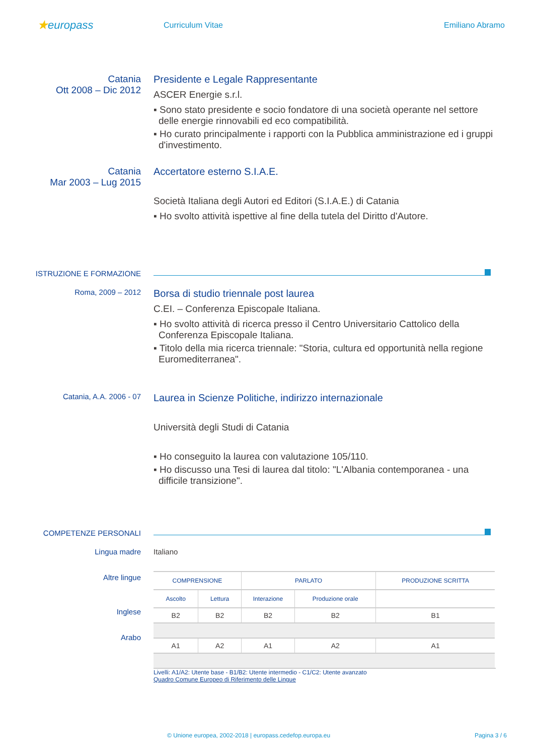★europass
Curriculum Vitae Emiliano Abramo
Catania
Ott 2008 – Dic 2012
Presidente e Legale Rappresentante
ASCER Energie s.r.l.
▪ Sono stato presidente e socio fondatore di una società operante nel settore delle energie rinnovabili ed eco compatibilità.
▪ Ho curato principalmente i rapporti con la Pubblica amministrazione ed i gruppi d'investimento.
Catania
Mar 2003 – Lug 2015
Accertatore esterno S.I.A.E.
Società Italiana degli Autori ed Editori (S.I.A.E.) di Catania
▪ Ho svolto attività ispettive al fine della tutela del Diritto d'Autore.
ISTRUZIONE E FORMAZIONE
Roma, 2009 – 2012
Borsa di studio triennale post laurea
C.EI. – Conferenza Episcopale Italiana.
▪ Ho svolto attività di ricerca presso il Centro Universitario Cattolico della Conferenza Episcopale Italiana.
▪ Titolo della mia ricerca triennale: "Storia, cultura ed opportunità nella regione Euromediterranea".
Catania, A.A. 2006 - 07
Laurea in Scienze Politiche, indirizzo internazionale
Università degli Studi di Catania
▪ Ho conseguito la laurea con valutazione 105/110.
▪ Ho discusso una Tesi di laurea dal titolo: "L'Albania contemporanea - una difficile transizione".
COMPETENZE PERSONALI
Lingua madre Italiano
Altre lingue
Inglese
Arabo
| COMPRENSIONE | | PARLATO | | PRODUZIONE SCRITTA |
| --- | --- | --- | --- | --- |
| Ascolto | Lettura | Interazione | Produzione orale | |
| B2 | B2 | B2 | B2 | B1 |
| A1 | A2 | A1 | A2 | A1 |
Livelli: A1/A2: Utente base - B1/B2: Utente intermedio - C1/C2: Utente avanzato
Quadro Comune Europeo di Riferimento delle Lingue
© Unione europea, 2002-2018 | europass.cedefop.europa.eu Pagina 3 / 6